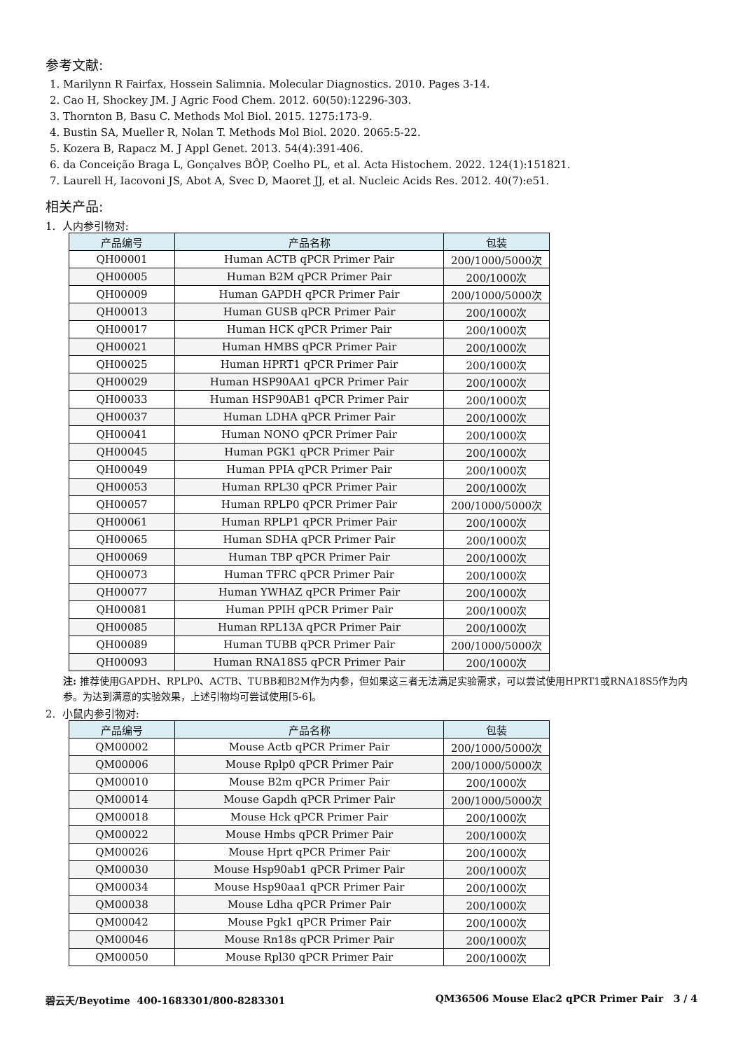参考文献:
1. Marilynn R Fairfax, Hossein Salimnia. Molecular Diagnostics. 2010. Pages 3-14.
2. Cao H, Shockey JM. J Agric Food Chem. 2012. 60(50):12296-303.
3. Thornton B, Basu C. Methods Mol Biol. 2015. 1275:173-9.
4. Bustin SA, Mueller R, Nolan T. Methods Mol Biol. 2020. 2065:5-22.
5. Kozera B, Rapacz M. J Appl Genet. 2013. 54(4):391-406.
6. da Conceição Braga L, Gonçalves BÔP, Coelho PL, et al. Acta Histochem. 2022. 124(1):151821.
7. Laurell H, Iacovoni JS, Abot A, Svec D, Maoret JJ, et al. Nucleic Acids Res. 2012. 40(7):e51.
相关产品:
1. 人内参引物对:
| 产品编号 | 产品名称 | 包装 |
| --- | --- | --- |
| QH00001 | Human ACTB qPCR Primer Pair | 200/1000/5000次 |
| QH00005 | Human B2M qPCR Primer Pair | 200/1000次 |
| QH00009 | Human GAPDH qPCR Primer Pair | 200/1000/5000次 |
| QH00013 | Human GUSB qPCR Primer Pair | 200/1000次 |
| QH00017 | Human HCK qPCR Primer Pair | 200/1000次 |
| QH00021 | Human HMBS qPCR Primer Pair | 200/1000次 |
| QH00025 | Human HPRT1 qPCR Primer Pair | 200/1000次 |
| QH00029 | Human HSP90AA1 qPCR Primer Pair | 200/1000次 |
| QH00033 | Human HSP90AB1 qPCR Primer Pair | 200/1000次 |
| QH00037 | Human LDHA qPCR Primer Pair | 200/1000次 |
| QH00041 | Human NONO qPCR Primer Pair | 200/1000次 |
| QH00045 | Human PGK1 qPCR Primer Pair | 200/1000次 |
| QH00049 | Human PPIA qPCR Primer Pair | 200/1000次 |
| QH00053 | Human RPL30 qPCR Primer Pair | 200/1000次 |
| QH00057 | Human RPLP0 qPCR Primer Pair | 200/1000/5000次 |
| QH00061 | Human RPLP1 qPCR Primer Pair | 200/1000次 |
| QH00065 | Human SDHA qPCR Primer Pair | 200/1000次 |
| QH00069 | Human TBP qPCR Primer Pair | 200/1000次 |
| QH00073 | Human TFRC qPCR Primer Pair | 200/1000次 |
| QH00077 | Human YWHAZ qPCR Primer Pair | 200/1000次 |
| QH00081 | Human PPIH qPCR Primer Pair | 200/1000次 |
| QH00085 | Human RPL13A qPCR Primer Pair | 200/1000次 |
| QH00089 | Human TUBB qPCR Primer Pair | 200/1000/5000次 |
| QH00093 | Human RNA18S5 qPCR Primer Pair | 200/1000次 |
注: 推荐使用GAPDH、RPLP0、ACTB、TUBB和B2M作为内参，但如果这三者无法满足实验需求，可以尝试使用HPRT1或RNA18S5作为内参。为达到满意的实验效果，上述引物均可尝试使用[5-6]。
2. 小鼠内参引物对:
| 产品编号 | 产品名称 | 包装 |
| --- | --- | --- |
| QM00002 | Mouse Actb qPCR Primer Pair | 200/1000/5000次 |
| QM00006 | Mouse Rplp0 qPCR Primer Pair | 200/1000/5000次 |
| QM00010 | Mouse B2m qPCR Primer Pair | 200/1000次 |
| QM00014 | Mouse Gapdh qPCR Primer Pair | 200/1000/5000次 |
| QM00018 | Mouse Hck qPCR Primer Pair | 200/1000次 |
| QM00022 | Mouse Hmbs qPCR Primer Pair | 200/1000次 |
| QM00026 | Mouse Hprt qPCR Primer Pair | 200/1000次 |
| QM00030 | Mouse Hsp90ab1 qPCR Primer Pair | 200/1000次 |
| QM00034 | Mouse Hsp90aa1 qPCR Primer Pair | 200/1000次 |
| QM00038 | Mouse Ldha qPCR Primer Pair | 200/1000次 |
| QM00042 | Mouse Pgk1 qPCR Primer Pair | 200/1000次 |
| QM00046 | Mouse Rn18s qPCR Primer Pair | 200/1000次 |
| QM00050 | Mouse Rpl30 qPCR Primer Pair | 200/1000次 |
碧云天/Beyotime 400-1683301/800-8283301 QM36506 Mouse Elac2 qPCR Primer Pair 3 / 4